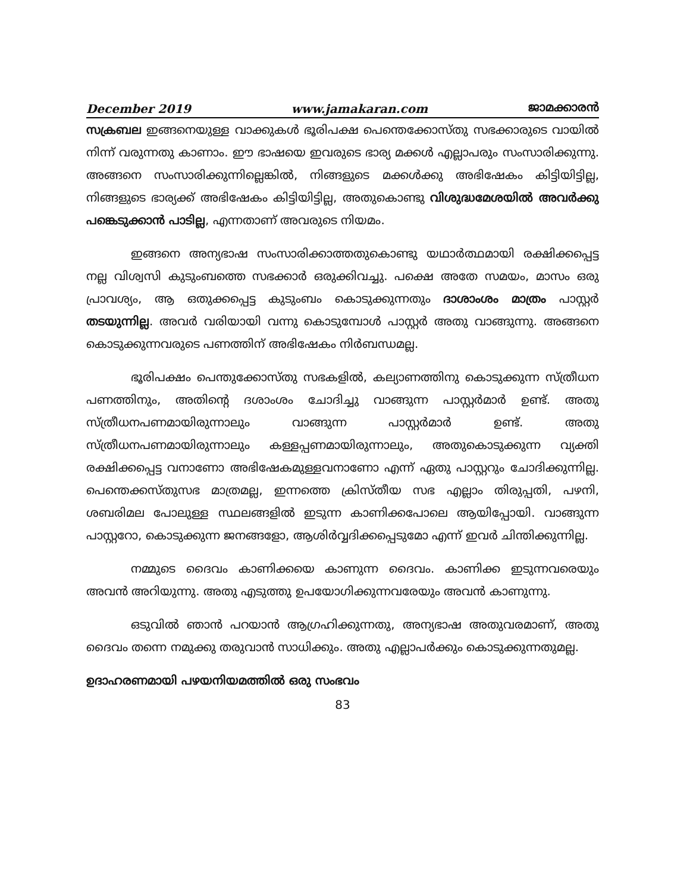December 2019 www.jamakaran.com ജാമക്കാരൻ
സക്രബല ഇങ്ങനെയുള്ള വാക്കുകൾ ഭൂരിപക്ഷ പെന്തെക്കോസ്തു സഭക്കാരുടെ വായിൽ നിന്ന് വരുന്നതു കാണാം. ഈ ഭാഷയെ ഇവരുടെ ഭാര്യ മക്കൾ എല്ലാപരും സംസാരിക്കുന്നു. അങ്ങനെ സംസാരിക്കുന്നില്ലെങ്കിൽ, നിങ്ങളുടെ മക്കൾക്കു അഭിഷേകം കിട്ടിയിട്ടില്ല, നിങ്ങളുടെ ഭാര്യക്ക് അഭിഷേകം കിട്ടിയിട്ടില്ല, അതുകൊണ്ടു വിശുദ്ധമേശയിൽ അവർക്കു പങ്കെടുക്കാൻ പാടില്ല, എന്നതാണ് അവരുടെ നിയമം.
ഇങ്ങനെ അന്യഭാഷ സംസാരിക്കാത്തതുകൊണ്ടു യഥാർത്ഥമായി രക്ഷിക്കപ്പെട്ട നല്ല വിശ്വസി കുടുംബത്തെ സഭക്കാർ ഒരുക്കിവച്ചു. പക്ഷെ അതേ സമയം, മാസം ഒരു പ്രാവശ്യം, ആ ഒതുക്കപ്പെട്ട കുടുംബം കൊടുക്കുന്നതും ദാശാംശം മാത്രം പാസ്റ്റർ തടയുന്നില്ല. അവർ വരിയായി വന്നു കൊടുമ്പോൾ പാസ്റ്റർ അതു വാങ്ങുന്നു. അങ്ങനെ കൊടുക്കുന്നവരുടെ പണത്തിന് അഭിഷേകം നിർബന്ധമല്ല.
ഭൂരിപക്ഷം പെന്തുക്കോസ്തു സഭകളിൽ, കല്യാണത്തിനു കൊടുക്കുന്ന സ്ത്രീധന പണത്തിനും, അതിന്റെ ദശാംശം ചോദിച്ചു വാങ്ങുന്ന പാസ്റ്റർമാർ ഉണ്ട്. അതു സ്ത്രീധനപണമായിരുന്നാലും വാങ്ങുന്ന പാസ്റ്റർമാർ ഉണ്ട്. അതു സ്ത്രീധനപണമായിരുന്നാലും കള്ളപ്പണമായിരുന്നാലും, അതുകൊടുക്കുന്ന വ്യക്തി രക്ഷിക്കപ്പെട്ട വനാണോ അഭിഷേകമുള്ളവനാണോ എന്ന് ഏതു പാസ്റ്ററും ചോദിക്കുന്നില്ല. പെന്തെക്കസ്തുസഭ മാത്രമല്ല, ഇന്നത്തെ ക്രിസ്തീയ സഭ എല്ലാം തിരുപ്പതി, പഴനി, ശബരിമല പോലുള്ള സ്ഥലങ്ങളിൽ ഇടുന്ന കാണിക്കപോലെ ആയിപ്പോയി. വാങ്ങുന്ന പാസ്റ്ററോ, കൊടുക്കുന്ന ജനങ്ങളോ, ആശിർവ്വദിക്കപ്പെടുമോ എന്ന് ഇവർ ചിന്തിക്കുന്നില്ല.
നമ്മുടെ ദൈവം കാണിക്കയെ കാണുന്ന ദൈവം. കാണിക്ക ഇടുന്നവരെയും അവൻ അറിയുന്നു. അതു എടുത്തു ഉപയോഗിക്കുന്നവരേയും അവൻ കാണുന്നു.
ഒടുവിൽ ഞാൻ പറയാൻ ആഗ്രഹിക്കുന്നതു, അന്യഭാഷ അതുവരമാണ്, അതു ദൈവം തന്നെ നമുക്കു തരുവാൻ സാധിക്കും. അതു എല്ലാപർക്കും കൊടുക്കുന്നതുമല്ല.
ഉദാഹരണമായി പഴയനിയമത്തിൽ ഒരു സംഭവം
83